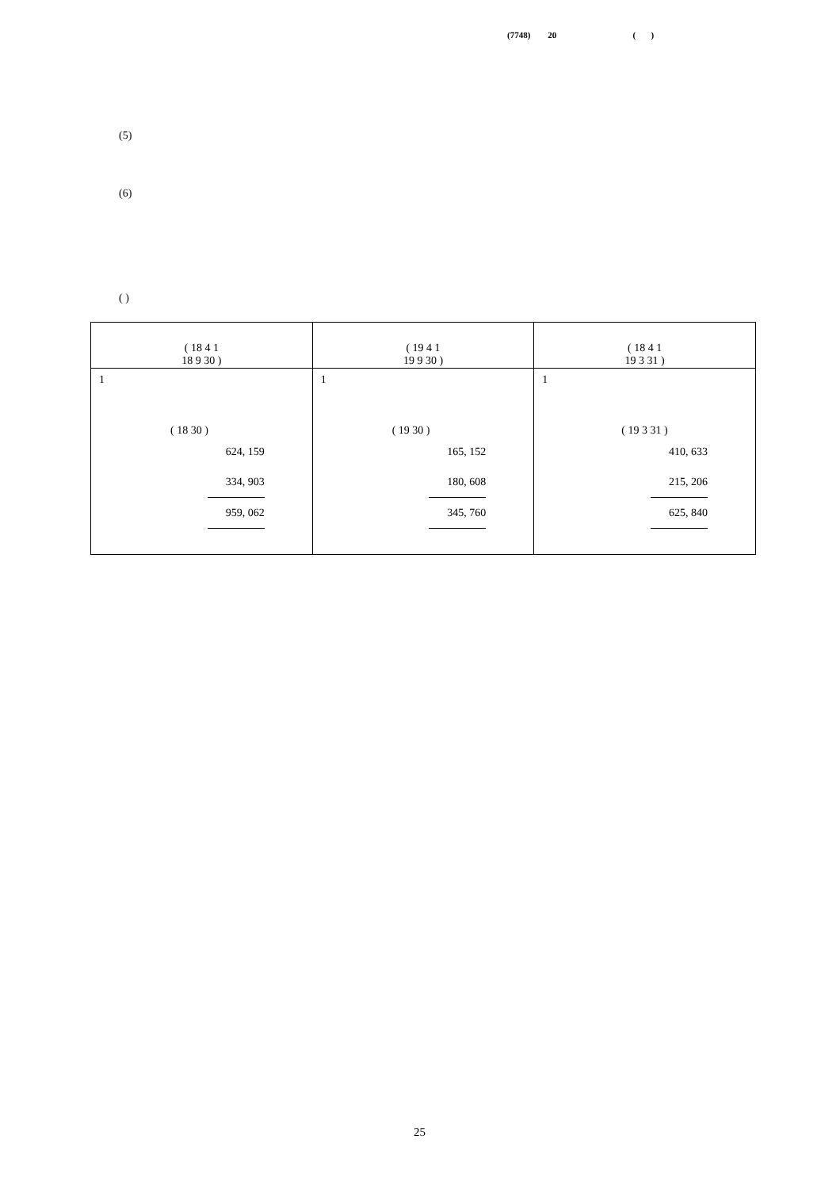(7748) 20 ( )
(5)
(6)
( )
| ( 18 4 1 18 9 30 ) | ( 19 4 1 19 9 30 ) | ( 18 4 1 19 3 31 ) |
| --- | --- | --- |
| 1 ( 18 30 ) 624, 159 334, 903 959, 062 | 1 ( 19 30 ) 165, 152 180, 608 345, 760 | 1 ( 19 3 31 ) 410, 633 215, 206 625, 840 |
25